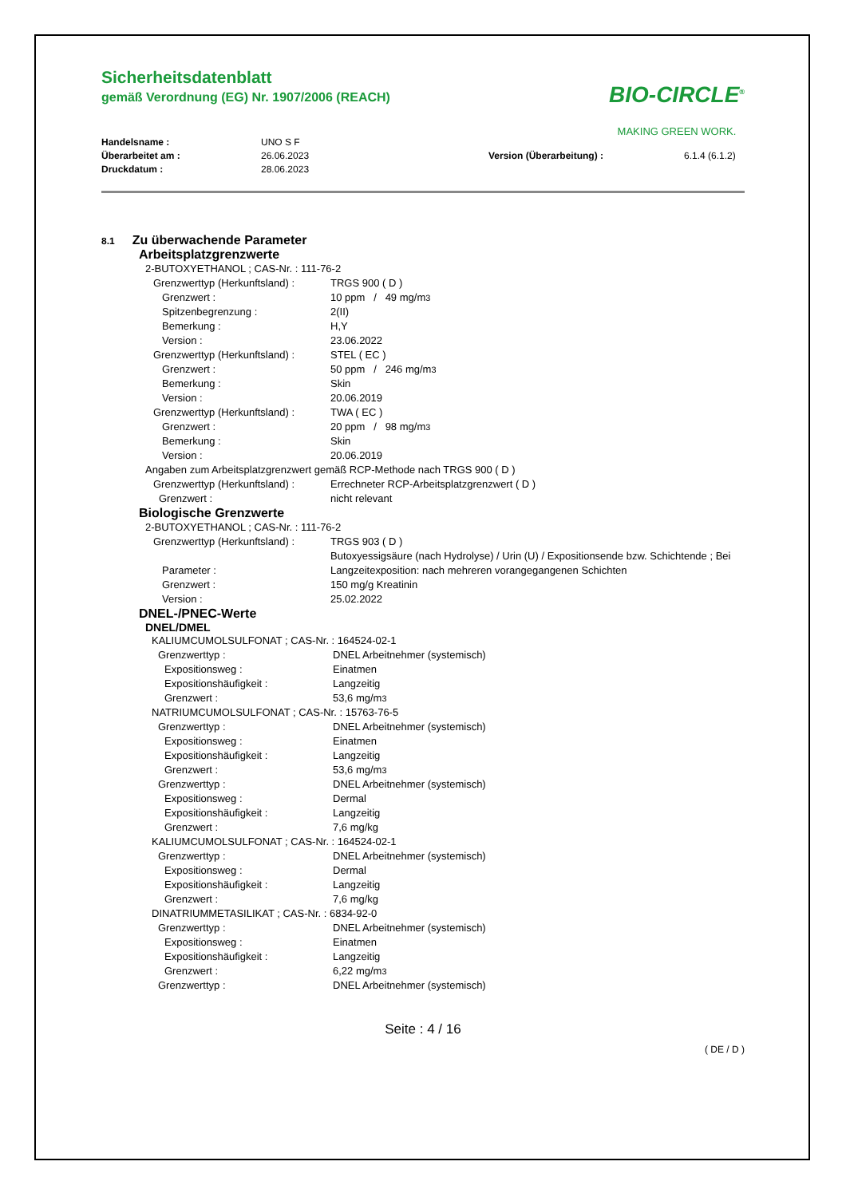BIO-CIRCLE<sup>®</sup>
MAKING GREEN WORK.
Sicherheitsdatenblatt
gemäß Verordnung (EG) Nr. 1907/2006 (REACH)
Handelsname : UNO S F Überarbeitet am : 26.06.2023 Version (Überarbeitung) : 6.1.4 (6.1.2) Druckdatum : 28.06.2023
8.1 Zu überwachende Parameter
Arbeitsplatzgrenzwerte
2-BUTOXYETHANOL ; CAS-Nr. : 111-76-2
Grenzwerttyp (Herkunftsland) : TRGS 900 ( D )
Grenzwert : 10 ppm / 49 mg/m<sup>3</sup>
Spitzenbegrenzung : 2(II)
Bemerkung : H,Y
Version : 23.06.2022
Grenzwerttyp (Herkunftsland) : STEL ( EC )
Grenzwert : 50 ppm / 246 mg/m<sup>3</sup>
Bemerkung : Skin
Version : 20.06.2019
Grenzwerttyp (Herkunftsland) : TWA ( EC )
Grenzwert : 20 ppm / 98 mg/m<sup>3</sup>
Bemerkung : Skin
Version : 20.06.2019
Angaben zum Arbeitsplatzgrenzwert gemäß RCP-Methode nach TRGS 900 ( D )
Grenzwerttyp (Herkunftsland) : Errechneter RCP-Arbeitsplatzgrenzwert ( D )
Grenzwert : nicht relevant
Biologische Grenzwerte
2-BUTOXYETHANOL ; CAS-Nr. : 111-76-2
Grenzwerttyp (Herkunftsland) : TRGS 903 ( D )
Parameter : Butoxyessigsäure (nach Hydrolyse) / Urin (U) / Expositionsende bzw. Schichtende ; Bei Langzeitexposition: nach mehreren vorangegangenen Schichten
Grenzwert : 150 mg/g Kreatinin
Version : 25.02.2022
DNEL-/PNEC-Werte
DNEL/DMEL
KALIUMCUMOLSULFONAT ; CAS-Nr. : 164524-02-1
Grenzwerttyp : DNEL Arbeitnehmer (systemisch)
Expositionsweg : Einatmen
Expositionshäufigkeit : Langzeitig
Grenzwert : 53,6 mg/m<sup>3</sup>
NATRIUMCUMOLSULFONAT ; CAS-Nr. : 15763-76-5
Grenzwerttyp : DNEL Arbeitnehmer (systemisch)
Expositionsweg : Einatmen
Expositionshäufigkeit : Langzeitig
Grenzwert : 53,6 mg/m<sup>3</sup>
Grenzwerttyp : DNEL Arbeitnehmer (systemisch)
Expositionsweg : Dermal
Expositionshäufigkeit : Langzeitig
Grenzwert : 7,6 mg/kg
KALIUMCUMOLSULFONAT ; CAS-Nr. : 164524-02-1
Grenzwerttyp : DNEL Arbeitnehmer (systemisch)
Expositionsweg : Dermal
Expositionshäufigkeit : Langzeitig
Grenzwert : 7,6 mg/kg
DINATRIUMMETASILIKAT ; CAS-Nr. : 6834-92-0
Grenzwerttyp : DNEL Arbeitnehmer (systemisch)
Expositionsweg : Einatmen
Expositionshäufigkeit : Langzeitig
Grenzwert : 6,22 mg/m<sup>3</sup>
Grenzwerttyp : DNEL Arbeitnehmer (systemisch)
Seite : 4 / 16
( DE / D )